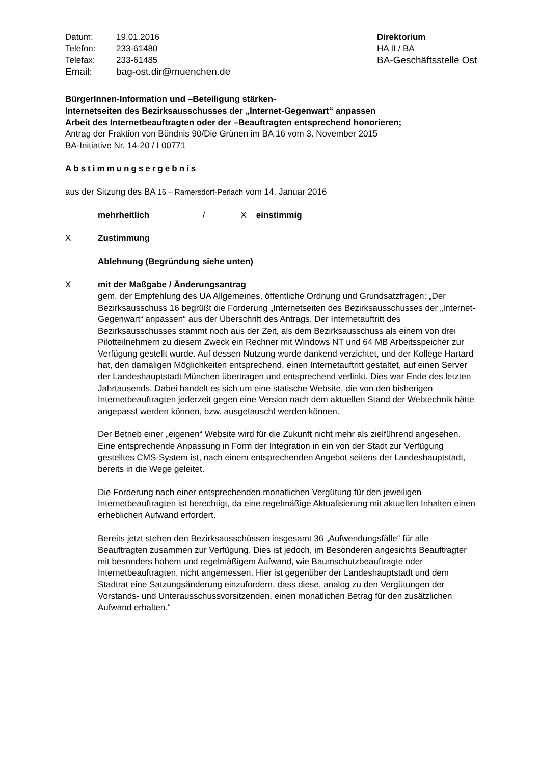| Datum: | 19.01.2016 |
| Telefon: | 233-61480 |
| Telefax: | 233-61485 |
| Email: | bag-ost.dir@muenchen.de |
Direktorium
HA II / BA
BA-Geschäftsstelle Ost
BürgerInnen-Information und –Beteiligung stärken-
Internetseiten des Bezirksausschusses der „Internet-Gegenwart“ anpassen
Arbeit des Internetbeauftragten oder der –Beauftragten entsprechend honorieren;
Antrag der Fraktion von Bündnis 90/Die Grünen im BA 16 vom 3. November 2015
BA-Initiative Nr. 14-20 / I 00771
Abstimmungsergebnis
aus der Sitzung des BA 16 – Ramersdorf-Perlach vom 14. Januar 2016
mehrheitlich / X einstimmig
X Zustimmung
Ablehnung (Begründung siehe unten)
X mit der Maßgabe / Änderungsantrag
gem. der Empfehlung des UA Allgemeines, öffentliche Ordnung und Grundsatzfragen: „Der Bezirksausschuss 16 begrüßt die Forderung „Internetseiten des Bezirksausschusses der „Internet-Gegenwart“ anpassen“ aus der Überschrift des Antrags. Der Internetauftritt des Bezirksausschusses stammt noch aus der Zeit, als dem Bezirksausschuss als einem von drei Pilotteilnehmern zu diesem Zweck ein Rechner mit Windows NT und 64 MB Arbeitsspeicher zur Verfügung gestellt wurde. Auf dessen Nutzung wurde dankend verzichtet, und der Kollege Hartard hat, den damaligen Möglichkeiten entsprechend, einen Internetauftritt gestaltet, auf einen Server der Landeshauptstadt München übertragen und entsprechend verlinkt. Dies war Ende des letzten Jahrtausends. Dabei handelt es sich um eine statische Website, die von den bisherigen Internetbeauftragten jederzeit gegen eine Version nach dem aktuellen Stand der Webtechnik hätte angepasst werden können, bzw. ausgetauscht werden können.
Der Betrieb einer „eigenen“ Website wird für die Zukunft nicht mehr als zielführend angesehen. Eine entsprechende Anpassung in Form der Integration in ein von der Stadt zur Verfügung gestelltes CMS-System ist, nach einem entsprechenden Angebot seitens der Landeshauptstadt, bereits in die Wege geleitet.
Die Forderung nach einer entsprechenden monatlichen Vergütung für den jeweiligen Internetbeauftragten ist berechtigt, da eine regelmäßige Aktualisierung mit aktuellen Inhalten einen erheblichen Aufwand erfordert.
Bereits jetzt stehen den Bezirksausschüssen insgesamt 36 „Aufwendungsfälle“ für alle Beauftragten zusammen zur Verfügung. Dies ist jedoch, im Besonderen angesichts Beauftragter mit besonders hohem und regelmäßigem Aufwand, wie Baumschutzbeauftragte oder Internetbeauftragten, nicht angemessen. Hier ist gegenüber der Landeshauptstadt und dem Stadtrat eine Satzungsänderung einzufordern, dass diese, analog zu den Vergütungen der Vorstands- und Unterausschussvorsitzenden, einen monatlichen Betrag für den zusätzlichen Aufwand erhalten.“